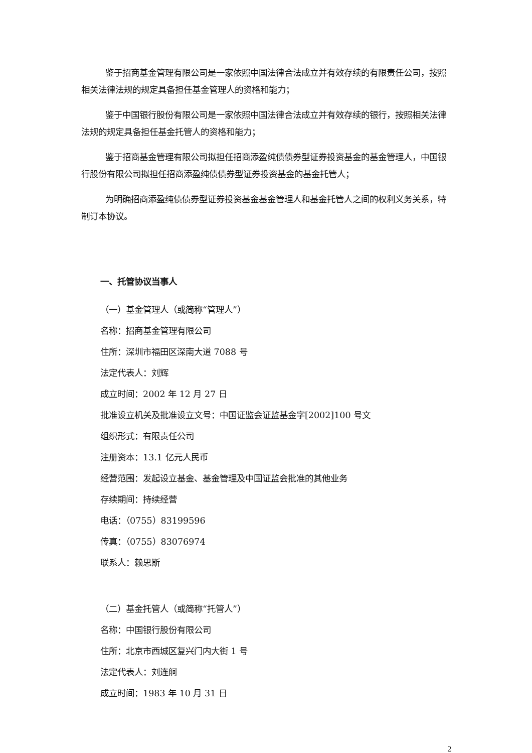鉴于招商基金管理有限公司是一家依照中国法律合法成立并有效存续的有限责任公司，按照相关法律法规的规定具备担任基金管理人的资格和能力；
鉴于中国银行股份有限公司是一家依照中国法律合法成立并有效存续的银行，按照相关法律法规的规定具备担任基金托管人的资格和能力；
鉴于招商基金管理有限公司拟担任招商添盈纯债债券型证券投资基金的基金管理人，中国银行股份有限公司拟担任招商添盈纯债债券型证券投资基金的基金托管人；
为明确招商添盈纯债债券型证券投资基金基金管理人和基金托管人之间的权利义务关系，特制订本协议。
一、托管协议当事人
（一）基金管理人（或简称“管理人”）
名称：招商基金管理有限公司
住所：深圳市福田区深南大道 7088 号
法定代表人：刘辉
成立时间：2002 年 12 月 27 日
批准设立机关及批准设立文号：中国证监会证监基金字[2002]100 号文
组织形式：有限责任公司
注册资本：13.1 亿元人民币
经营范围：发起设立基金、基金管理及中国证监会批准的其他业务
存续期间：持续经营
电话：（0755）83199596
传真：（0755）83076974
联系人：赖思斯
（二）基金托管人（或简称“托管人”）
名称：中国银行股份有限公司
住所：北京市西城区复兴门内大街 1 号
法定代表人：刘连舸
成立时间：1983 年 10 月 31 日
2